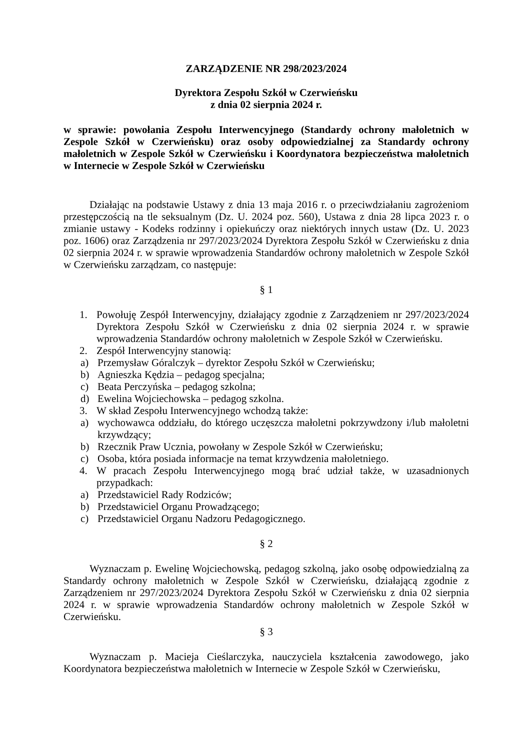ZARZĄDZENIE NR 298/2023/2024
Dyrektora Zespołu Szkół w Czerwieńsku
z dnia 02 sierpnia 2024 r.
w sprawie: powołania Zespołu Interwencyjnego (Standardy ochrony małoletnich w Zespole Szkół w Czerwieńsku) oraz osoby odpowiedzialnej za Standardy ochrony małoletnich w Zespole Szkół w Czerwieńsku i Koordynatora bezpieczeństwa małoletnich w Internecie w Zespole Szkół w Czerwieńsku
Działając na podstawie Ustawy z dnia 13 maja 2016 r. o przeciwdziałaniu zagrożeniom przestępczością na tle seksualnym (Dz. U. 2024 poz. 560), Ustawa z dnia 28 lipca 2023 r. o zmianie ustawy - Kodeks rodzinny i opiekuńczy oraz niektórych innych ustaw (Dz. U. 2023 poz. 1606) oraz Zarządzenia nr 297/2023/2024 Dyrektora Zespołu Szkół w Czerwieńsku z dnia 02 sierpnia 2024 r. w sprawie wprowadzenia Standardów ochrony małoletnich w Zespole Szkół w Czerwieńsku zarządzam, co następuje:
§ 1
1. Powołuję Zespół Interwencyjny, działający zgodnie z Zarządzeniem nr 297/2023/2024 Dyrektora Zespołu Szkół w Czerwieńsku z dnia 02 sierpnia 2024 r. w sprawie wprowadzenia Standardów ochrony małoletnich w Zespole Szkół w Czerwieńsku.
2. Zespół Interwencyjny stanowią:
a) Przemysław Góralczyk – dyrektor Zespołu Szkół w Czerwieńsku;
b) Agnieszka Kędzia – pedagog specjalna;
c) Beata Perczyńska – pedagog szkolna;
d) Ewelina Wojciechowska – pedagog szkolna.
3. W skład Zespołu Interwencyjnego wchodzą także:
a) wychowawca oddziału, do którego uczęszcza małoletni pokrzywdzony i/lub małoletni krzywdzący;
b) Rzecznik Praw Ucznia, powołany w Zespole Szkół w Czerwieńsku;
c) Osoba, która posiada informacje na temat krzywdzenia małoletniego.
4. W pracach Zespołu Interwencyjnego mogą brać udział także, w uzasadnionych przypadkach:
a) Przedstawiciel Rady Rodziców;
b) Przedstawiciel Organu Prowadzącego;
c) Przedstawiciel Organu Nadzoru Pedagogicznego.
§ 2
Wyznaczam p. Ewelinę Wojciechowską, pedagog szkolną, jako osobę odpowiedzialną za Standardy ochrony małoletnich w Zespole Szkół w Czerwieńsku, działającą zgodnie z Zarządzeniem nr 297/2023/2024 Dyrektora Zespołu Szkół w Czerwieńsku z dnia 02 sierpnia 2024 r. w sprawie wprowadzenia Standardów ochrony małoletnich w Zespole Szkół w Czerwieńsku.
§ 3
Wyznaczam p. Macieja Cieślarczyka, nauczyciela kształcenia zawodowego, jako Koordynatora bezpieczeństwa małoletnich w Internecie w Zespole Szkół w Czerwieńsku,